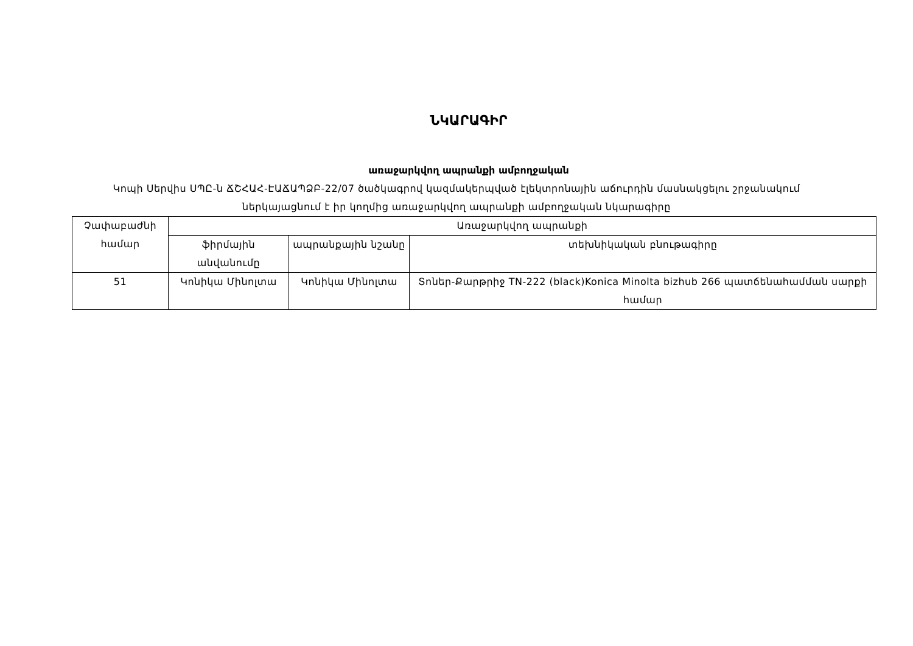ՆԿԱՐԱԳԻՐ
առաջարկվող ապրանքի ամբողջական
Կոպի Սերվիս ՍՊԸ-ն ՃՇՀԱՀ-ԷԱՃԱՊՁԲ-22/07 ծածկագրով կազմակերպված էլեկտրոնային աճուրդին մասնակցելու շրջանակում ներկայացնում է իր կողմից առաջարկվող ապրանքի ամբողջական նկարագիրը
| Չափաբաժնի համար | Առաջարկվող ապրանքի | | |
| --- | --- | --- | --- |
| | ֆիրմային անվանումը | ապրանքային նշանը | տեխնիկական բնութագիրը |
| 51 | Կոնիկա Մինոլտա | Կոնիկա Մինոլտա | Տոներ-Քարթրիջ TN-222 (black)Konica Minolta bizhub 266 պատճենահամման սարքի համար |